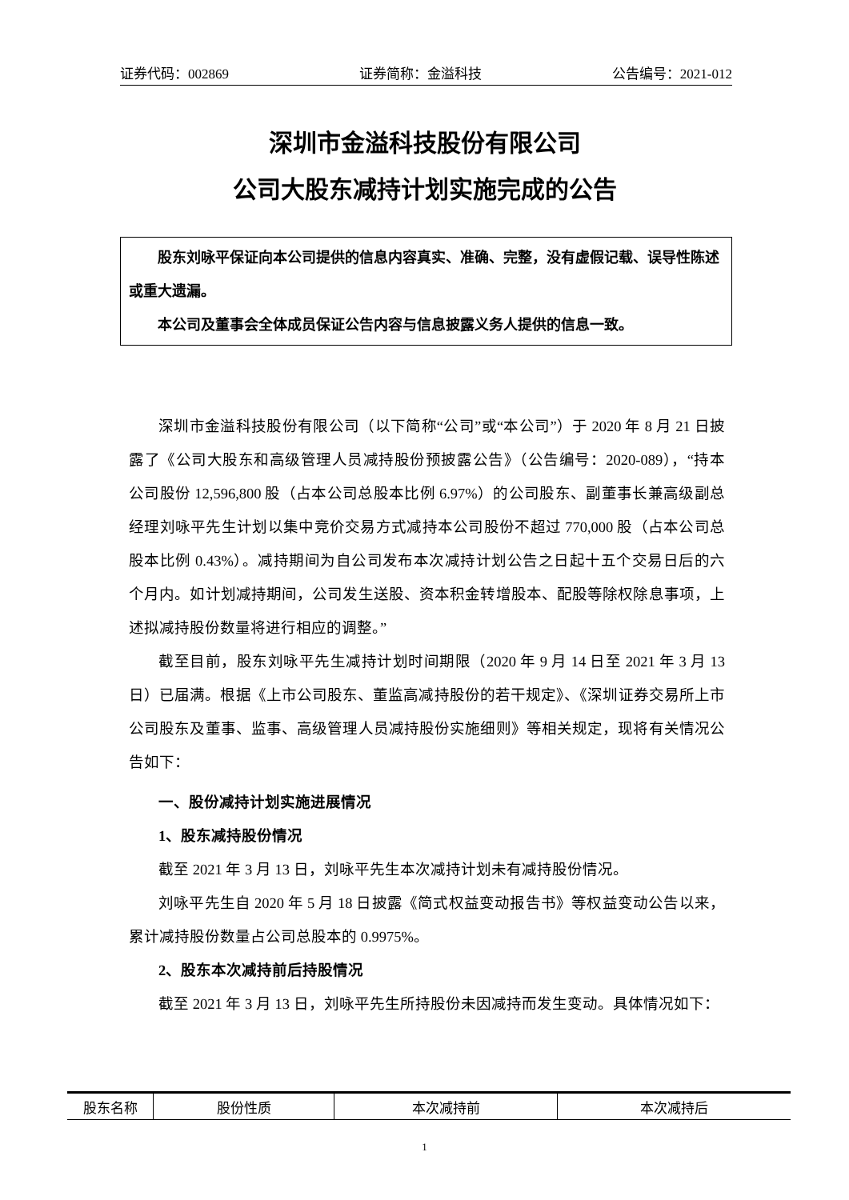证券代码：002869 证券简称：金溢科技 公告编号：2021-012
深圳市金溢科技股份有限公司
公司大股东减持计划实施完成的公告
股东刘咏平保证向本公司提供的信息内容真实、准确、完整，没有虚假记载、误导性陈述或重大遗漏。
本公司及董事会全体成员保证公告内容与信息披露义务人提供的信息一致。
深圳市金溢科技股份有限公司（以下简称“公司”或“本公司”）于 2020 年 8 月 21 日披露了《公司大股东和高级管理人员减持股份预披露公告》（公告编号：2020-089），“持本公司股份 12,596,800 股（占本公司总股本比例 6.97%）的公司股东、副董事长兼高级副总经理刘咏平先生计划以集中竞价交易方式减持本公司股份不超过 770,000 股（占本公司总股本比例 0.43%）。减持期间为自公司发布本次减持计划公告之日起十五个交易日后的六个月内。如计划减持期间，公司发生送股、资本积金转增股本、配股等除权除息事项，上述拟减持股份数量将进行相应的调整。”
截至目前，股东刘咏平先生减持计划时间期限（2020 年 9 月 14 日至 2021 年 3 月 13 日）已届满。根据《上市公司股东、董监高减持股份的若干规定》、《深圳证券交易所上市公司股东及董事、监事、高级管理人员减持股份实施细则》等相关规定，现将有关情况公告如下：
一、股份减持计划实施进展情况
1、股东减持股份情况
截至 2021 年 3 月 13 日，刘咏平先生本次减持计划未有减持股份情况。
刘咏平先生自 2020 年 5 月 18 日披露《简式权益变动报告书》等权益变动公告以来，累计减持股份数量占公司总股本的 0.9975%。
2、股东本次减持前后持股情况
截至 2021 年 3 月 13 日，刘咏平先生所持股份未因减持而发生变动。具体情况如下：
| 股东名称 | 股份性质 | 本次减持前 | 本次减持后 |
1